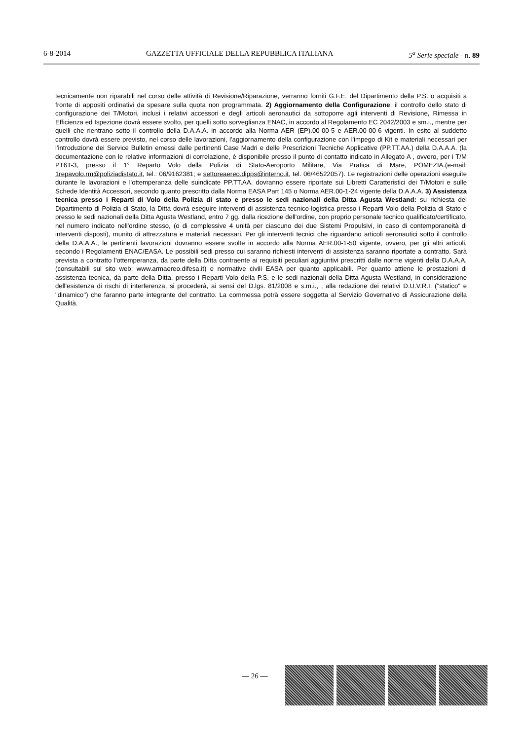6-8-2014 GAZZETTA UFFICIALE DELLA REPUBBLICA ITALIANA 5<sup>a</sup> Serie speciale - n. 89
tecnicamente non riparabili nel corso delle attività di Revisione/Riparazione, verranno forniti G.F.E. del Dipartimento della P.S. o acquisiti a fronte di appositi ordinativi da spesare sulla quota non programmata. 2) Aggiornamento della Configurazione: il controllo dello stato di configurazione dei T/Motori, inclusi i relativi accessori e degli articoli aeronautici da sottoporre agli interventi di Revisione, Rimessa in Efficienza ed Ispezione dovrà essere svolto, per quelli sotto sorveglianza ENAC, in accordo al Regolamento EC 2042/2003 e sm.i., mentre per quelli che rientrano sotto il controllo della D.A.A.A. in accordo alla Norma AER (EP).00-00-5 e AER.00-00-6 vigenti. In esito al suddetto controllo dovrà essere previsto, nel corso delle lavorazioni, l'aggiornamento della configurazione con l'impego di Kit e materiali necessari per l'introduzione dei Service Bulletin emessi dalle pertinenti Case Madri e delle Prescrizioni Tecniche Applicative (PP.TT.AA.) della D.A.A.A. (la documentazione con le relative informazioni di correlazione, è disponibile presso il punto di contatto indicato in Allegato A , ovvero, per i T/M PT6T-3, presso il 1° Reparto Volo della Polizia di Stato-Aeroporto Militare, Via Pratica di Mare, POMEZIA.(e-mail: 1repavolo.rm@poliziadistato.it, tel.: 06/9162381; e settoreaereo.dipps@interno.it, tel. 06/46522057). Le registrazioni delle operazioni eseguite durante le lavorazioni e l'ottemperanza delle suindicate PP.TT.AA. dovranno essere riportate sui Libretti Caratteristici dei T/Motori e sulle Schede Identità Accessori, secondo quanto prescritto dalla Norma EASA Part 145 o Norma AER.00-1-24 vigente della D.A.A.A. 3) Assistenza tecnica presso i Reparti di Volo della Polizia di stato e presso le sedi nazionali della Ditta Agusta Westland: su richiesta del Dipartimento di Polizia di Stato, la Ditta dovrà eseguire interventi di assistenza tecnico-logistica presso i Reparti Volo della Polizia di Stato e presso le sedi nazionali della Ditta Agusta Westland, entro 7 gg. dalla ricezione dell'ordine, con proprio personale tecnico qualificato/certificato, nel numero indicato nell'ordine stesso, (o di complessive 4 unità per ciascuno dei due Sistemi Propulsivi, in caso di contemporaneità di interventi disposti), munito di attrezzatura e materiali necessari. Per gli interventi tecnici che riguardano articoli aeronautici sotto il controllo della D.A.A.A., le pertinenti lavorazioni dovranno essere svolte in accordo alla Norma AER.00-1-50 vigente, ovvero, per gli altri articoli, secondo i Regolamenti ENAC/EASA. Le possibili sedi presso cui saranno richiesti interventi di assistenza saranno riportate a contratto. Sarà prevista a contratto l'ottemperanza, da parte della Ditta contraente ai requisiti peculiari aggiuntivi prescritti dalle norme vigenti della D.A.A.A. (consultabili sul sito web: www.armaereo.difesa.it) e normative civili EASA per quanto applicabili. Per quanto attiene le prestazioni di assistenza tecnica, da parte della Ditta, presso i Reparti Volo della P.S. e le sedi nazionali della Ditta Agusta Westland, in considerazione dell'esistenza di rischi di interferenza, si procederà, ai sensi del D.lgs. 81/2008 e s.m.i., , alla redazione dei relativi D.U.V.R.I. ("statico" e "dinamico") che faranno parte integrante del contratto. La commessa potrà essere soggetta al Servizio Governativo di Assicurazione della Qualità.
— 26 —